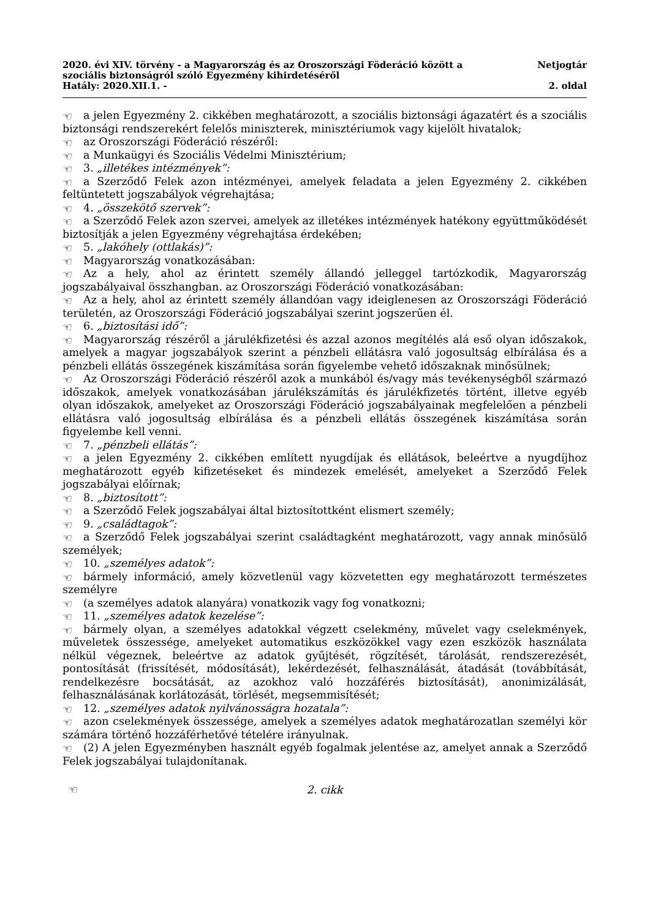2020. évi XIV. törvény - a Magyarország és az Oroszországi Föderáció között a
szociális biztonságról szóló Egyezmény kihirdetéséről
Hatály: 2020.XII.1. -
Netjogtár
2. oldal
☜ a jelen Egyezmény 2. cikkében meghatározott, a szociális biztonsági ágazatért és a szociális biztonsági rendszerekért felelős miniszterek, minisztériumok vagy kijelölt hivatalok;
☜ az Oroszországi Föderáció részéről:
☜ a Munkaügyi és Szociális Védelmi Minisztérium;
☜ 3. „illetékes intézmények”:
☜ a Szerződő Felek azon intézményei, amelyek feladata a jelen Egyezmény 2. cikkében feltüntetett jogszabályok végrehajtása;
☜ 4. „összekötő szervek”:
☜ a Szerződő Felek azon szervei, amelyek az illetékes intézmények hatékony együttműködését biztosítják a jelen Egyezmény végrehajtása érdekében;
☜ 5. „lakóhely (ottlakás)”:
☜ Magyarország vonatkozásában:
☜ Az a hely, ahol az érintett személy állandó jelleggel tartózkodik, Magyarország jogszabályaival összhangban. az Oroszországi Föderáció vonatkozásában:
☜ Az a hely, ahol az érintett személy állandóan vagy ideiglenesen az Oroszországi Föderáció területén, az Oroszországi Föderáció jogszabályai szerint jogszerűen él.
☜ 6. „biztosítási idő”:
☜ Magyarország részéről a járulékfizetési és azzal azonos megítélés alá eső olyan időszakok, amelyek a magyar jogszabályok szerint a pénzbeli ellátásra való jogosultság elbírálása és a pénzbeli ellátás összegének kiszámítása során figyelembe vehető időszaknak minősülnek;
☜ Az Oroszországi Föderáció részéről azok a munkából és/vagy más tevékenységből származó időszakok, amelyek vonatkozásában járulékszámítás és járulékfizetés történt, illetve egyéb olyan időszakok, amelyeket az Oroszországi Föderáció jogszabályainak megfelelően a pénzbeli ellátásra való jogosultság elbírálása és a pénzbeli ellátás összegének kiszámítása során figyelembe kell venni.
☜ 7. „pénzbeli ellátás”:
☜ a jelen Egyezmény 2. cikkében említett nyugdíjak és ellátások, beleértve a nyugdíjhoz meghatározott egyéb kifizetéseket és mindezek emelését, amelyeket a Szerződő Felek jogszabályai előírnak;
☜ 8. „biztosított”:
☜ a Szerződő Felek jogszabályai által biztosítottként elismert személy;
☜ 9. „családtagok”:
☜ a Szerződő Felek jogszabályai szerint családtagként meghatározott, vagy annak minősülő személyek;
☜ 10. „személyes adatok”:
☜ bármely információ, amely közvetlenül vagy közvetetten egy meghatározott természetes személyre
☜ (a személyes adatok alanyára) vonatkozik vagy fog vonatkozni;
☜ 11. „személyes adatok kezelése”:
☜ bármely olyan, a személyes adatokkal végzett cselekmény, művelet vagy cselekmények, műveletek összessége, amelyeket automatikus eszközökkel vagy ezen eszközök használata nélkül végeznek, beleértve az adatok gyűjtését, rögzítését, tárolását, rendszerezését, pontosítását (frissítését, módosítását), lekérdezését, felhasználását, átadását (továbbítását, rendelkezésre bocsátását, az azokhoz való hozzáférés biztosítását), anonimizálását, felhasználásának korlátozását, törlését, megsemmisítését;
☜ 12. „személyes adatok nyilvánosságra hozatala”:
☜ azon cselekmények összessége, amelyek a személyes adatok meghatározatlan személyi kör számára történő hozzáférhetővé tételére irányulnak.
☜ (2) A jelen Egyezményben használt egyéb fogalmak jelentése az, amelyet annak a Szerződő Felek jogszabályai tulajdonítanak.
☜ 2. cikk